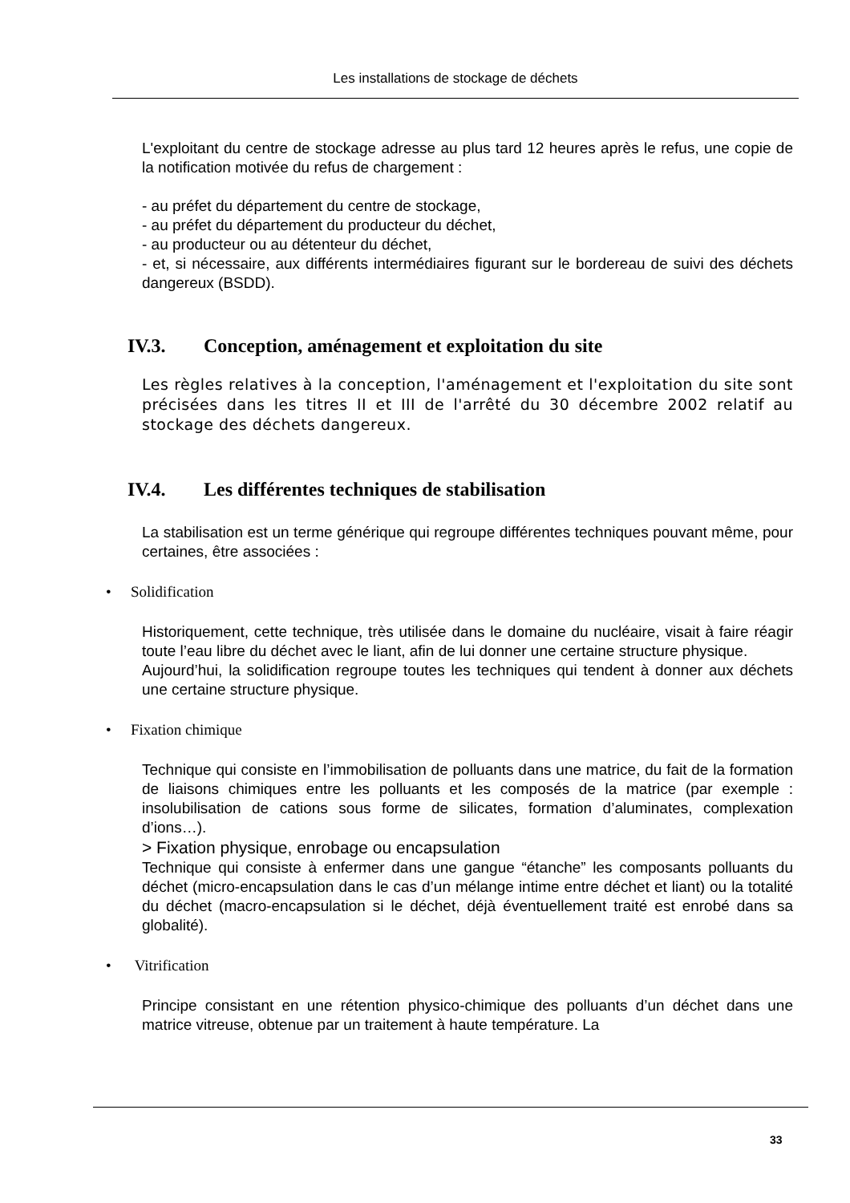Les installations de stockage de déchets
L'exploitant du centre de stockage adresse au plus tard 12 heures après le refus, une copie de la notification motivée du refus de chargement :
- au préfet du département du centre de stockage,
- au préfet du département du producteur du déchet,
- au producteur ou au détenteur du déchet,
- et, si nécessaire, aux différents intermédiaires figurant sur le bordereau de suivi des déchets dangereux (BSDD).
IV.3. Conception, aménagement et exploitation du site
Les règles relatives à la conception, l'aménagement et l'exploitation du site sont précisées dans les titres II et III de l'arrêté du 30 décembre 2002 relatif au stockage des déchets dangereux.
IV.4. Les différentes techniques de stabilisation
La stabilisation est un terme générique qui regroupe différentes techniques pouvant même, pour certaines, être associées :
• Solidification
Historiquement, cette technique, très utilisée dans le domaine du nucléaire, visait à faire réagir toute l’eau libre du déchet avec le liant, afin de lui donner une certaine structure physique.
Aujourd’hui, la solidification regroupe toutes les techniques qui tendent à donner aux déchets une certaine structure physique.
• Fixation chimique
Technique qui consiste en l’immobilisation de polluants dans une matrice, du fait de la formation de liaisons chimiques entre les polluants et les composés de la matrice (par exemple : insolubilisation de cations sous forme de silicates, formation d’aluminates, complexation d’ions…).
> Fixation physique, enrobage ou encapsulation
Technique qui consiste à enfermer dans une gangue “étanche” les composants polluants du déchet (micro-encapsulation dans le cas d’un mélange intime entre déchet et liant) ou la totalité du déchet (macro-encapsulation si le déchet, déjà éventuellement traité est enrobé dans sa globalité).
• Vitrification
Principe consistant en une rétention physico-chimique des polluants d’un déchet dans une matrice vitreuse, obtenue par un traitement à haute température. La
33